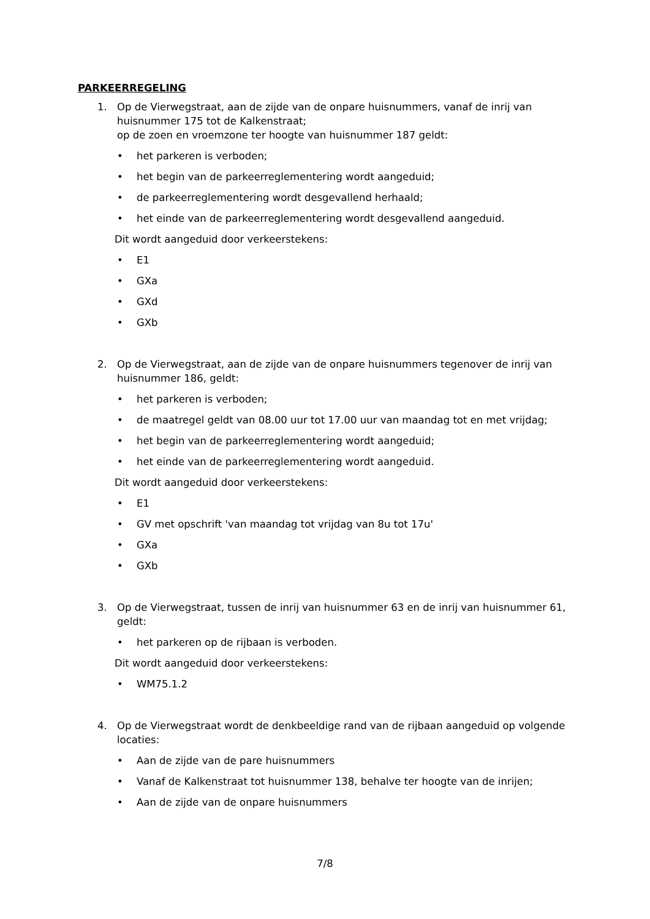PARKEERREGELING
1. Op de Vierwegstraat, aan de zijde van de onpare huisnummers, vanaf de inrij van huisnummer 175 tot de Kalkenstraat;
op de zoen en vroemzone ter hoogte van huisnummer 187 geldt:
• het parkeren is verboden;
• het begin van de parkeerreglementering wordt aangeduid;
• de parkeerreglementering wordt desgevallend herhaald;
• het einde van de parkeerreglementering wordt desgevallend aangeduid.
Dit wordt aangeduid door verkeerstekens:
• E1
• GXa
• GXd
• GXb
2. Op de Vierwegstraat, aan de zijde van de onpare huisnummers tegenover de inrij van huisnummer 186, geldt:
• het parkeren is verboden;
• de maatregel geldt van 08.00 uur tot 17.00 uur van maandag tot en met vrijdag;
• het begin van de parkeerreglementering wordt aangeduid;
• het einde van de parkeerreglementering wordt aangeduid.
Dit wordt aangeduid door verkeerstekens:
• E1
• GV met opschrift 'van maandag tot vrijdag van 8u tot 17u'
• GXa
• GXb
3. Op de Vierwegstraat, tussen de inrij van huisnummer 63 en de inrij van huisnummer 61, geldt:
• het parkeren op de rijbaan is verboden.
Dit wordt aangeduid door verkeerstekens:
• WM75.1.2
4. Op de Vierwegstraat wordt de denkbeeldige rand van de rijbaan aangeduid op volgende locaties:
• Aan de zijde van de pare huisnummers
• Vanaf de Kalkenstraat tot huisnummer 138, behalve ter hoogte van de inrijen;
• Aan de zijde van de onpare huisnummers
7/8